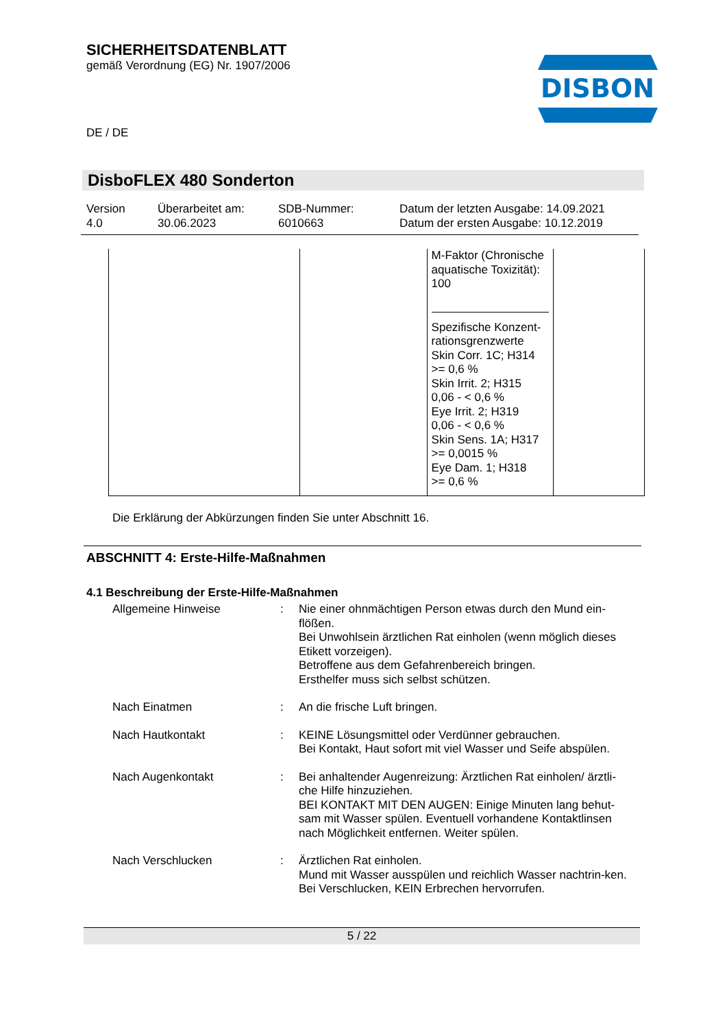SICHERHEITSDATENBLATT
gemäß Verordnung (EG) Nr. 1907/2006
DISBON
DE / DE
DisboFLEX 480 Sonderton
Version
4.0
Überarbeitet am:
30.06.2023
SDB-Nummer:
6010663
Datum der letzten Ausgabe: 14.09.2021
Datum der ersten Ausgabe: 10.12.2019
| | | M-Faktor (Chronische aquatische Toxizität): 100 Spezifische Konzent-rationsgrenzwerte Skin Corr. 1C; H314 >= 0,6 % Skin Irrit. 2; H315 0,06 - < 0,6 % Eye Irrit. 2; H319 0,06 - < 0,6 % Skin Sens. 1A; H317 >= 0,0015 % Eye Dam. 1; H318 >= 0,6 % | |
Die Erklärung der Abkürzungen finden Sie unter Abschnitt 16.
ABSCHNITT 4: Erste-Hilfe-Maßnahmen
4.1 Beschreibung der Erste-Hilfe-Maßnahmen
Allgemeine Hinweise : Nie einer ohnmächtigen Person etwas durch den Mund ein-flößen.
Bei Unwohlsein ärztlichen Rat einholen (wenn möglich dieses Etikett vorzeigen).
Betroffene aus dem Gefahrenbereich bringen.
Ersthelfer muss sich selbst schützen.
Nach Einatmen : An die frische Luft bringen.
Nach Hautkontakt : KEINE Lösungsmittel oder Verdünner gebrauchen.
Bei Kontakt, Haut sofort mit viel Wasser und Seife abspülen.
Nach Augenkontakt : Bei anhaltender Augenreizung: Ärztlichen Rat einholen/ ärztli-che Hilfe hinzuziehen.
BEI KONTAKT MIT DEN AUGEN: Einige Minuten lang behut-sam mit Wasser spülen. Eventuell vorhandene Kontaktlinsen nach Möglichkeit entfernen. Weiter spülen.
Nach Verschlucken : Ärztlichen Rat einholen.
Mund mit Wasser ausspülen und reichlich Wasser nachtrin-ken.
Bei Verschlucken, KEIN Erbrechen hervorrufen.
5 / 22